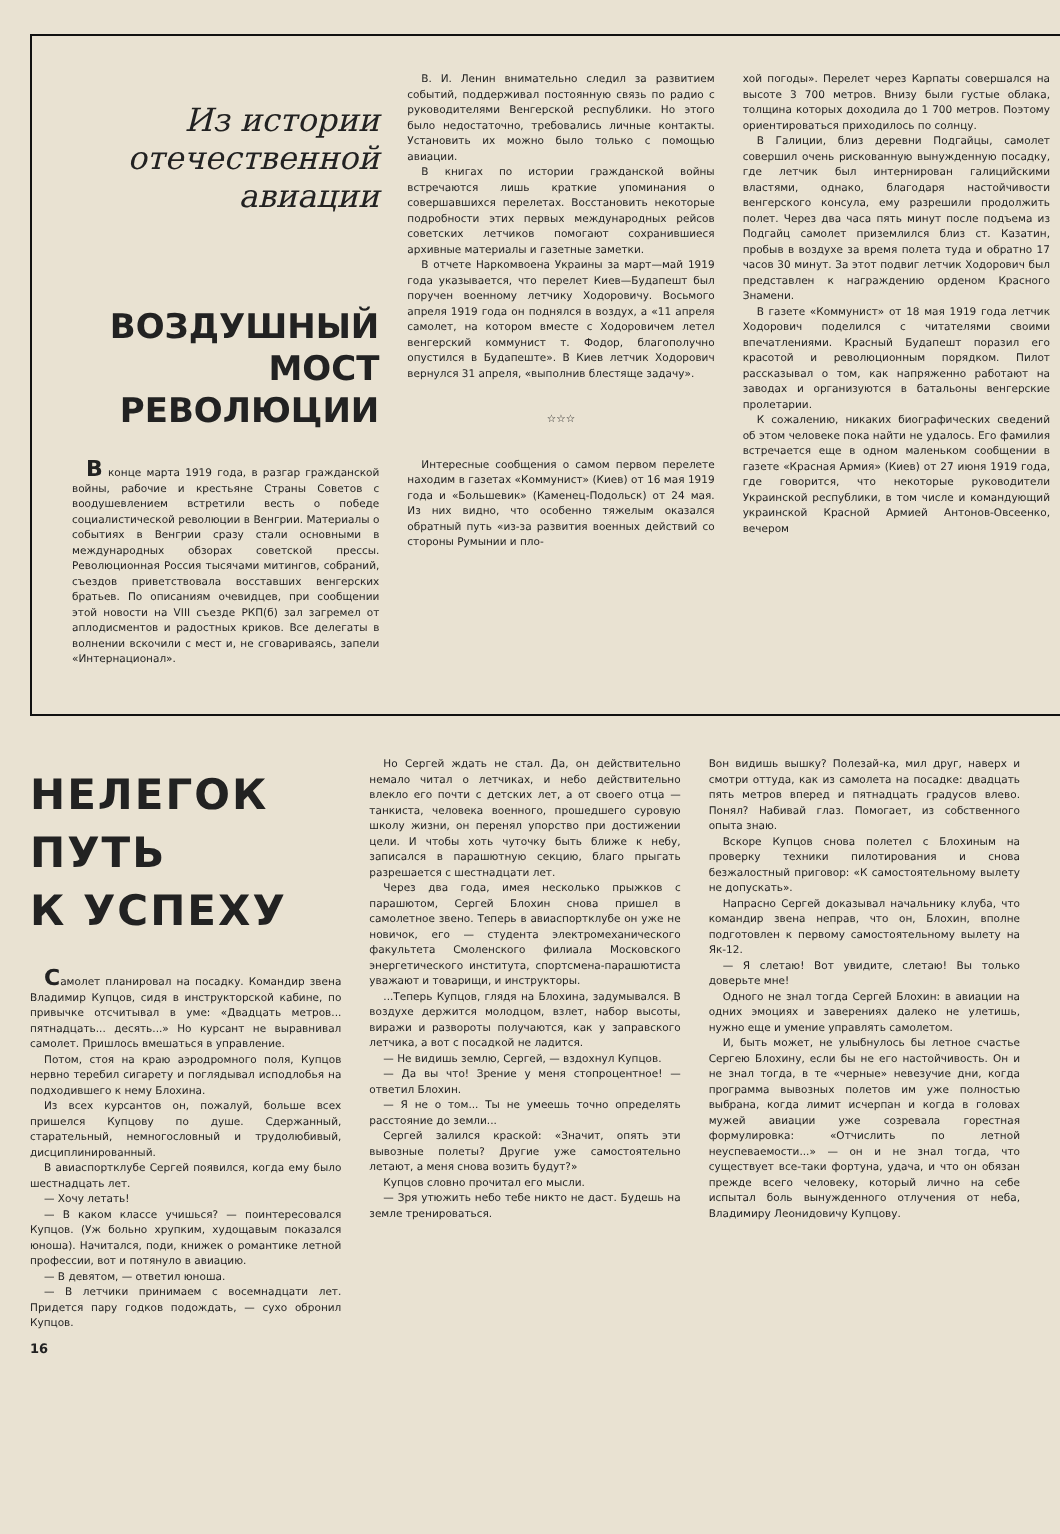Из истории
отечественной
авиации
ВОЗДУШНЫЙ
МОСТ
РЕВОЛЮЦИИ
В конце марта 1919 года, в разгар гражданской войны, рабочие и крестьяне Страны Советов с воодушевлением встретили весть о победе социалистической революции в Венгрии. Материалы о событиях в Венгрии сразу стали основными в международных обзорах советской прессы. Революционная Россия тысячами митингов, собраний, съездов приветствовала восставших венгерских братьев. По описаниям очевидцев, при сообщении этой новости на VIII съезде РКП(б) зал загремел от аплодисментов и радостных криков. Все делегаты в волнении вскочили с мест и, не сговариваясь, запели «Интернационал».
В. И. Ленин внимательно следил за развитием событий, поддерживал постоянную связь по радио с руководителями Венгерской республики. Но этого было недостаточно, требовались личные контакты. Установить их можно было только с помощью авиации.
В книгах по истории гражданской войны встречаются лишь краткие упоминания о совершавшихся перелетах. Восстановить некоторые подробности этих первых международных рейсов советских летчиков помогают сохранившиеся архивные материалы и газетные заметки.
В отчете Наркомвоена Украины за март—май 1919 года указывается, что перелет Киев—Будапешт был поручен военному летчику Ходоровичу. Восьмого апреля 1919 года он поднялся в воздух, а «11 апреля самолет, на котором вместе с Ходоровичем летел венгерский коммунист т. Фодор, благополучно опустился в Будапеште». В Киев летчик Ходорович вернулся 31 апреля, «выполнив блестяще задачу».
☆☆☆
Интересные сообщения о самом первом перелете находим в газетах «Коммунист» (Киев) от 16 мая 1919 года и «Большевик» (Каменец-Подольск) от 24 мая. Из них видно, что особенно тяжелым оказался обратный путь «из-за развития военных действий со стороны Румынии и пло-
хой погоды». Перелет через Карпаты совершался на высоте 3 700 метров. Внизу были густые облака, толщина которых доходила до 1 700 метров. Поэтому ориентироваться приходилось по солнцу.
В Галиции, близ деревни Подгайцы, самолет совершил очень рискованную вынужденную посадку, где летчик был интернирован галицийскими властями, однако, благодаря настойчивости венгерского консула, ему разрешили продолжить полет. Через два часа пять минут после подъема из Подгайц самолет приземлился близ ст. Казатин, пробыв в воздухе за время полета туда и обратно 17 часов 30 минут. За этот подвиг летчик Ходорович был представлен к награждению орденом Красного Знамени.
В газете «Коммунист» от 18 мая 1919 года летчик Ходорович поделился с читателями своими впечатлениями. Красный Будапешт поразил его красотой и революционным порядком. Пилот рассказывал о том, как напряженно работают на заводах и организуются в батальоны венгерские пролетарии.
К сожалению, никаких биографических сведений об этом человеке пока найти не удалось. Его фамилия встречается еще в одном маленьком сообщении в газете «Красная Армия» (Киев) от 27 июня 1919 года, где говорится, что некоторые руководители Украинской республики, в том числе и командующий украинской Красной Армией Антонов-Овсеенко, вечером
НЕЛЕГОК ПУТЬ
К УСПЕХУ
Самолет планировал на посадку. Командир звена Владимир Купцов, сидя в инструкторской кабине, по привычке отсчитывал в уме: «Двадцать метров... пятнадцать... десять...» Но курсант не выравнивал самолет. Пришлось вмешаться в управление.
Потом, стоя на краю аэродромного поля, Купцов нервно теребил сигарету и поглядывал исподлобья на подходившего к нему Блохина.
Из всех курсантов он, пожалуй, больше всех пришелся Купцову по душе. Сдержанный, старательный, немногословный и трудолюбивый, дисциплинированный.
В авиаспортклубе Сергей появился, когда ему было шестнадцать лет.
— Хочу летать!
— В каком классе учишься? — поинтересовался Купцов. (Уж больно хрупким, худощавым показался юноша). Начитался, поди, книжек о романтике летной профессии, вот и потянуло в авиацию.
— В девятом, — ответил юноша.
— В летчики принимаем с восемнадцати лет. Придется пару годков подождать, — сухо обронил Купцов.
Но Сергей ждать не стал. Да, он действительно немало читал о летчиках, и небо действительно влекло его почти с детских лет, а от своего отца — танкиста, человека военного, прошедшего суровую школу жизни, он перенял упорство при достижении цели. И чтобы хоть чуточку быть ближе к небу, записался в парашютную секцию, благо прыгать разрешается с шестнадцати лет.
Через два года, имея несколько прыжков с парашютом, Сергей Блохин снова пришел в самолетное звено. Теперь в авиаспортклубе он уже не новичок, его — студента электромеханического факультета Смоленского филиала Московского энергетического института, спортсмена-парашютиста уважают и товарищи, и инструкторы.
...Теперь Купцов, глядя на Блохина, задумывался. В воздухе держится молодцом, взлет, набор высоты, виражи и развороты получаются, как у заправского летчика, а вот с посадкой не ладится.
— Не видишь землю, Сергей, — вздохнул Купцов.
— Да вы что! Зрение у меня стопроцентное! — ответил Блохин.
— Я не о том... Ты не умеешь точно определять расстояние до земли...
Сергей залился краской: «Значит, опять эти вывозные полеты? Другие уже самостоятельно летают, а меня снова возить будут?»
Купцов словно прочитал его мысли.
— Зря утюжить небо тебе никто не даст. Будешь на земле тренироваться.
Вон видишь вышку? Полезай-ка, мил друг, наверх и смотри оттуда, как из самолета на посадке: двадцать пять метров вперед и пятнадцать градусов влево. Понял? Набивай глаз. Помогает, из собственного опыта знаю.
Вскоре Купцов снова полетел с Блохиным на проверку техники пилотирования и снова безжалостный приговор: «К самостоятельному вылету не допускать».
Напрасно Сергей доказывал начальнику клуба, что командир звена неправ, что он, Блохин, вполне подготовлен к первому самостоятельному вылету на Як-12.
— Я слетаю! Вот увидите, слетаю! Вы только доверьте мне!
Одного не знал тогда Сергей Блохин: в авиации на одних эмоциях и заверениях далеко не улетишь, нужно еще и умение управлять самолетом.
И, быть может, не улыбнулось бы летное счастье Сергею Блохину, если бы не его настойчивость. Он и не знал тогда, в те «черные» невезучие дни, когда программа вывозных полетов им уже полностью выбрана, когда лимит исчерпан и когда в головах мужей авиации уже созревала горестная формулировка: «Отчислить по летной неуспеваемости...» — он и не знал тогда, что существует все-таки фортуна, удача, и что он обязан прежде всего человеку, который лично на себе испытал боль вынужденного отлучения от неба, Владимиру Леонидовичу Купцову.
16